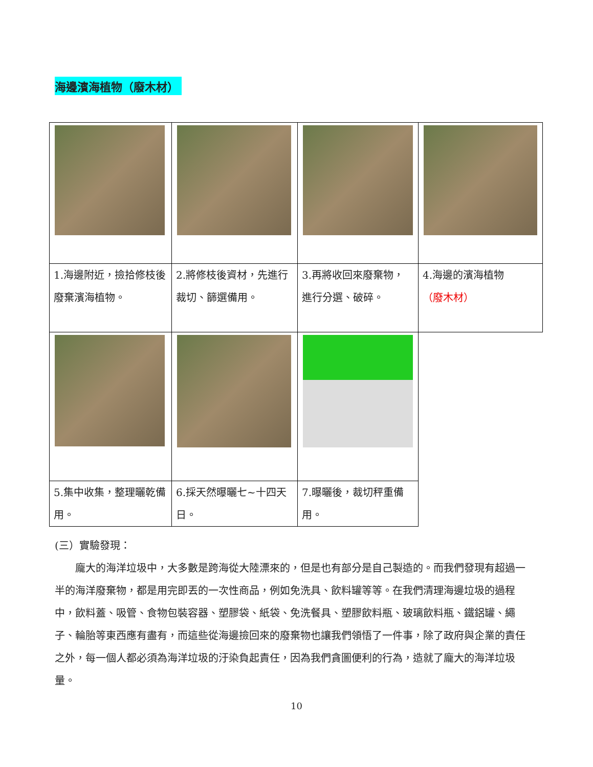海邊濱海植物（廢木材）
| 1.海邊附近，撿拾修枝後廢棄濱海植物。 | 2.將修枝後資材，先進行裁切、篩選備用。 | 3.再將收回來廢棄物，進行分選、破碎。 | 4.海邊的濱海植物 （廢木材） |
| 5.集中收集，整理曬乾備用。 | 6.採天然曝曬七~十四天日。 | 7.曝曬後，裁切秤重備用。 | |
(三）實驗發現：
龐大的海洋垃圾中，大多數是跨海從大陸漂來的，但是也有部分是自己製造的。而我們發現有超過一半的海洋廢棄物，都是用完即丟的一次性商品，例如免洗具、飲料罐等等。在我們清理海邊垃圾的過程中，飲料蓋、吸管、食物包裝容器、塑膠袋、紙袋、免洗餐具、塑膠飲料瓶、玻璃飲料瓶、鐵鋁罐、繩子、輪胎等東西應有盡有，而這些從海邊撿回來的廢棄物也讓我們領悟了一件事，除了政府與企業的責任之外，每一個人都必須為海洋垃圾的汙染負起責任，因為我們貪圖便利的行為，造就了龐大的海洋垃圾量。
10